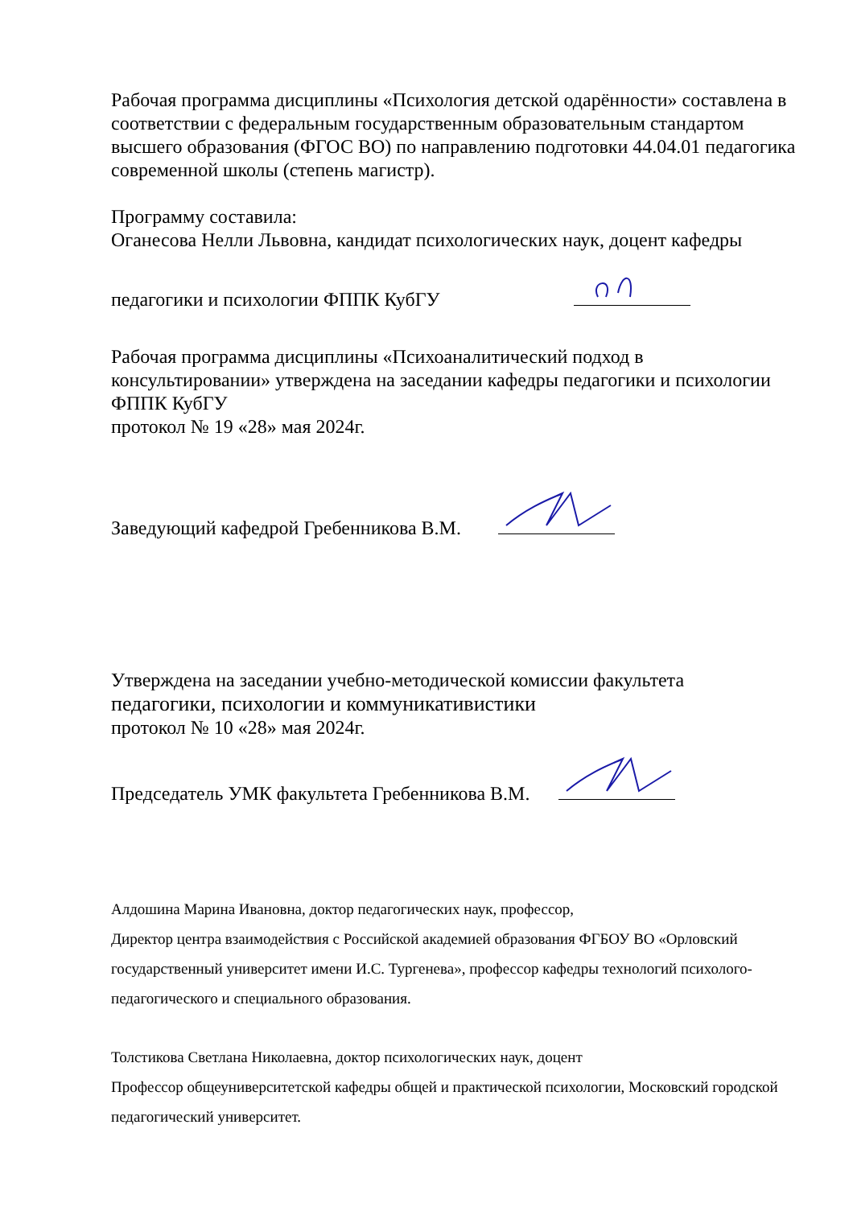Рабочая программа дисциплины «Психология детской одарённости» составлена в соответствии с федеральным государственным образовательным стандартом высшего образования (ФГОС ВО) по направлению подготовки 44.04.01 педагогика современной школы (степень магистр).
Программу составила:
Оганесова Нелли Львовна, кандидат психологических наук, доцент кафедры
педагогики и психологии ФППК КубГУ
Рабочая программа дисциплины «Психоаналитический подход в консультировании» утверждена на заседании кафедры педагогики и психологии ФППК КубГУ
протокол № 19 «28» мая 2024г.
Заведующий кафедрой Гребенникова В.М.
Утверждена на заседании учебно-методической комиссии факультета
педагогики, психологии и коммуникативистики
протокол № 10 «28» мая 2024г.
Председатель УМК факультета Гребенникова В.М.
Алдошина Марина Ивановна, доктор педагогических наук, профессор,
Директор центра взаимодействия с Российской академией образования ФГБОУ ВО «Орловский государственный университет имени И.С. Тургенева», профессор кафедры технологий психолого-педагогического и специального образования.
Толстикова Светлана Николаевна, доктор психологических наук, доцент
Профессор общеуниверситетской кафедры общей и практической психологии, Московский городской педагогический университет.